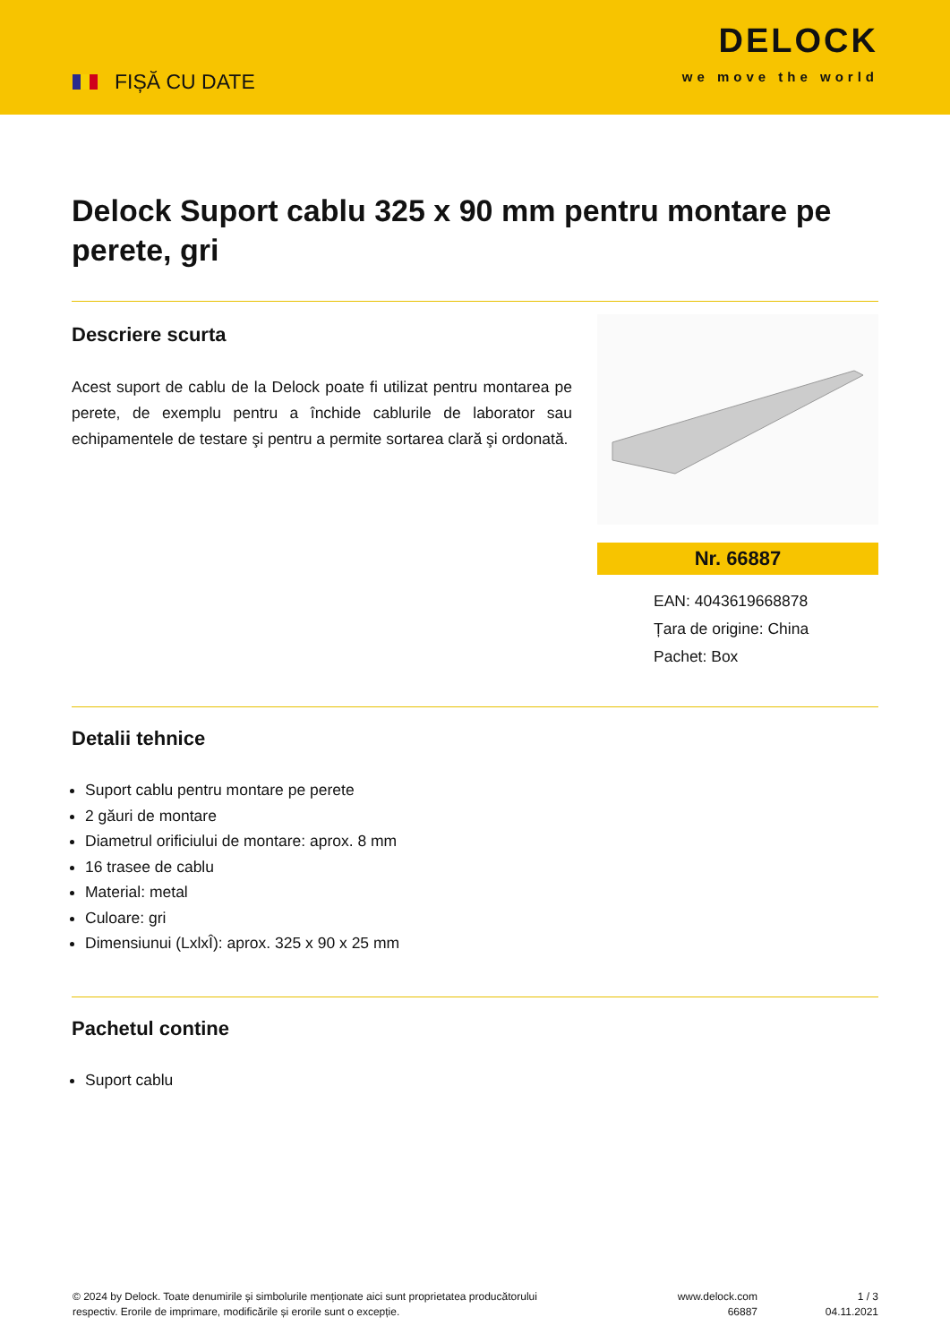FIȘĂ CU DATE
DELOCK
we move the world
Delock Suport cablu 325 x 90 mm pentru montare pe perete, gri
Descriere scurta
Acest suport de cablu de la Delock poate fi utilizat pentru montarea pe perete, de exemplu pentru a închide cablurile de laborator sau echipamentele de testare şi pentru a permite sortarea clară şi ordonată.
Nr. 66887
EAN: 4043619668878
Țara de origine: China
Pachet: Box
Detalii tehnice
Suport cablu pentru montare pe perete
2 găuri de montare
Diametrul orificiului de montare: aprox. 8 mm
16 trasee de cablu
Material: metal
Culoare: gri
Dimensiunui (LxlxÎ): aprox. 325 x 90 x 25 mm
Pachetul contine
Suport cablu
© 2024 by Delock. Toate denumirile și simbolurile menționate aici sunt proprietatea producătorului respectiv. Erorile de imprimare, modificările și erorile sunt o excepție.
www.delock.com
66887
1 / 3
04.11.2021